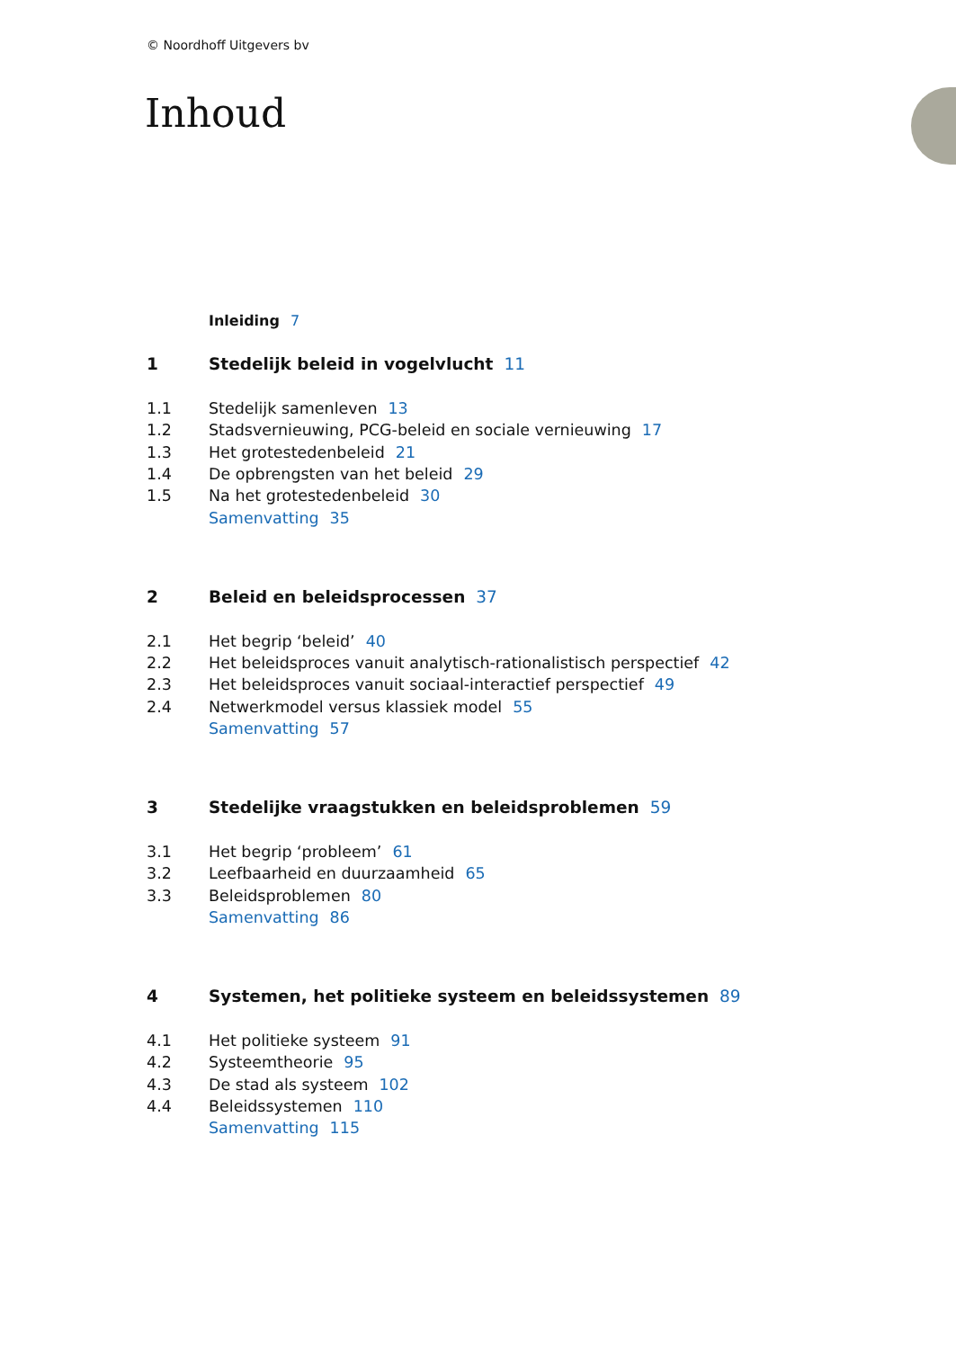© Noordhoff Uitgevers bv
Inhoud
Inleiding 7
1 Stedelijk beleid in vogelvlucht 11
1.1 Stedelijk samenleven 13
1.2 Stadsvernieuwing, PCG-beleid en sociale vernieuwing 17
1.3 Het grotestedenbeleid 21
1.4 De opbrengsten van het beleid 29
1.5 Na het grotestedenbeleid 30
Samenvatting 35
2 Beleid en beleidsprocessen 37
2.1 Het begrip ‘beleid’ 40
2.2 Het beleidsproces vanuit analytisch-rationalistisch perspectief 42
2.3 Het beleidsproces vanuit sociaal-interactief perspectief 49
2.4 Netwerkmodel versus klassiek model 55
Samenvatting 57
3 Stedelijke vraagstukken en beleidsproblemen 59
3.1 Het begrip ‘probleem’ 61
3.2 Leefbaarheid en duurzaamheid 65
3.3 Beleidsproblemen 80
Samenvatting 86
4 Systemen, het politieke systeem en beleidssystemen 89
4.1 Het politieke systeem 91
4.2 Systeemtheorie 95
4.3 De stad als systeem 102
4.4 Beleidssystemen 110
Samenvatting 115